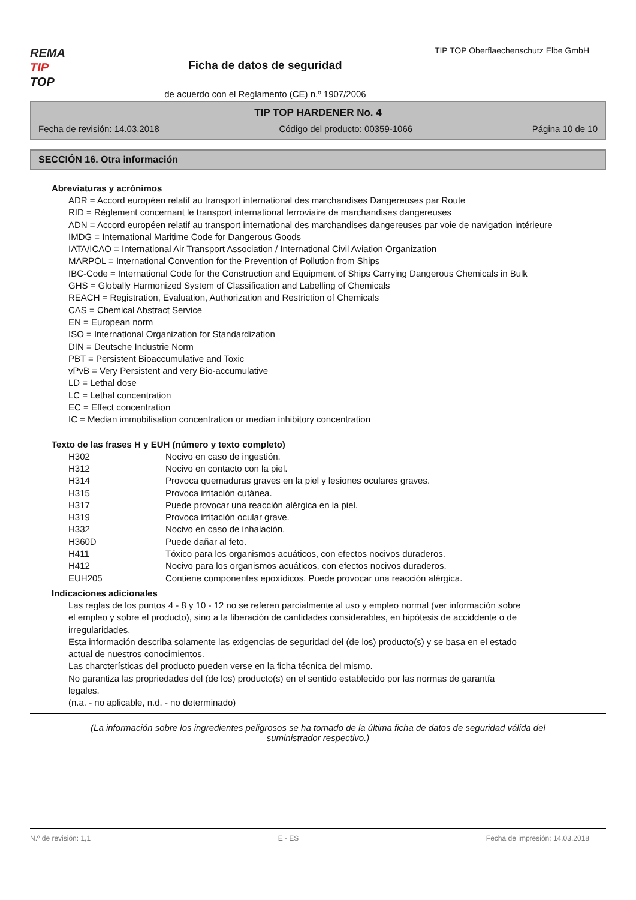REMA
TIP
TOP
Ficha de datos de seguridad
de acuerdo con el Reglamento (CE) n.º 1907/2006
TIP TOP Oberflaechenschutz Elbe GmbH
TIP TOP HARDENER No. 4
Fecha de revisión: 14.03.2018 Código del producto: 00359-1066 Página 10 de 10
SECCIÓN 16. Otra información
Abreviaturas y acrónimos
ADR = Accord européen relatif au transport international des marchandises Dangereuses par Route
RID = Règlement concernant le transport international ferroviaire de marchandises dangereuses
ADN = Accord européen relatif au transport international des marchandises dangereuses par voie de navigation intérieure
IMDG = International Maritime Code for Dangerous Goods
IATA/ICAO = International Air Transport Association / International Civil Aviation Organization
MARPOL = International Convention for the Prevention of Pollution from Ships
IBC-Code = International Code for the Construction and Equipment of Ships Carrying Dangerous Chemicals in Bulk
GHS = Globally Harmonized System of Classification and Labelling of Chemicals
REACH = Registration, Evaluation, Authorization and Restriction of Chemicals
CAS = Chemical Abstract Service
EN = European norm
ISO = International Organization for Standardization
DIN = Deutsche Industrie Norm
PBT = Persistent Bioaccumulative and Toxic
vPvB = Very Persistent and very Bio-accumulative
LD = Lethal dose
LC = Lethal concentration
EC = Effect concentration
IC = Median immobilisation concentration or median inhibitory concentration
Texto de las frases H y EUH (número y texto completo)
| H302 | Nocivo en caso de ingestión. |
| H312 | Nocivo en contacto con la piel. |
| H314 | Provoca quemaduras graves en la piel y lesiones oculares graves. |
| H315 | Provoca irritación cutánea. |
| H317 | Puede provocar una reacción alérgica en la piel. |
| H319 | Provoca irritación ocular grave. |
| H332 | Nocivo en caso de inhalación. |
| H360D | Puede dañar al feto. |
| H411 | Tóxico para los organismos acuáticos, con efectos nocivos duraderos. |
| H412 | Nocivo para los organismos acuáticos, con efectos nocivos duraderos. |
| EUH205 | Contiene componentes epoxídicos. Puede provocar una reacción alérgica. |
Indicaciones adicionales
Las reglas de los puntos 4 - 8 y 10 - 12 no se referen parcialmente al uso y empleo normal (ver información sobre el empleo y sobre el producto), sino a la liberación de cantidades considerables, en hipótesis de acciddente o de irregularidades.
Esta información describa solamente las exigencias de seguridad del (de los) producto(s) y se basa en el estado actual de nuestros conocimientos.
Las charcterísticas del producto pueden verse en la ficha técnica del mismo.
No garantiza las propriedades del (de los) producto(s) en el sentido establecido por las normas de garantía legales.
(n.a. - no aplicable, n.d. - no determinado)
(La información sobre los ingredientes peligrosos se ha tomado de la última ficha de datos de seguridad válida del suministrador respectivo.)
N.º de revisión: 1,1 E - ES Fecha de impresión: 14.03.2018